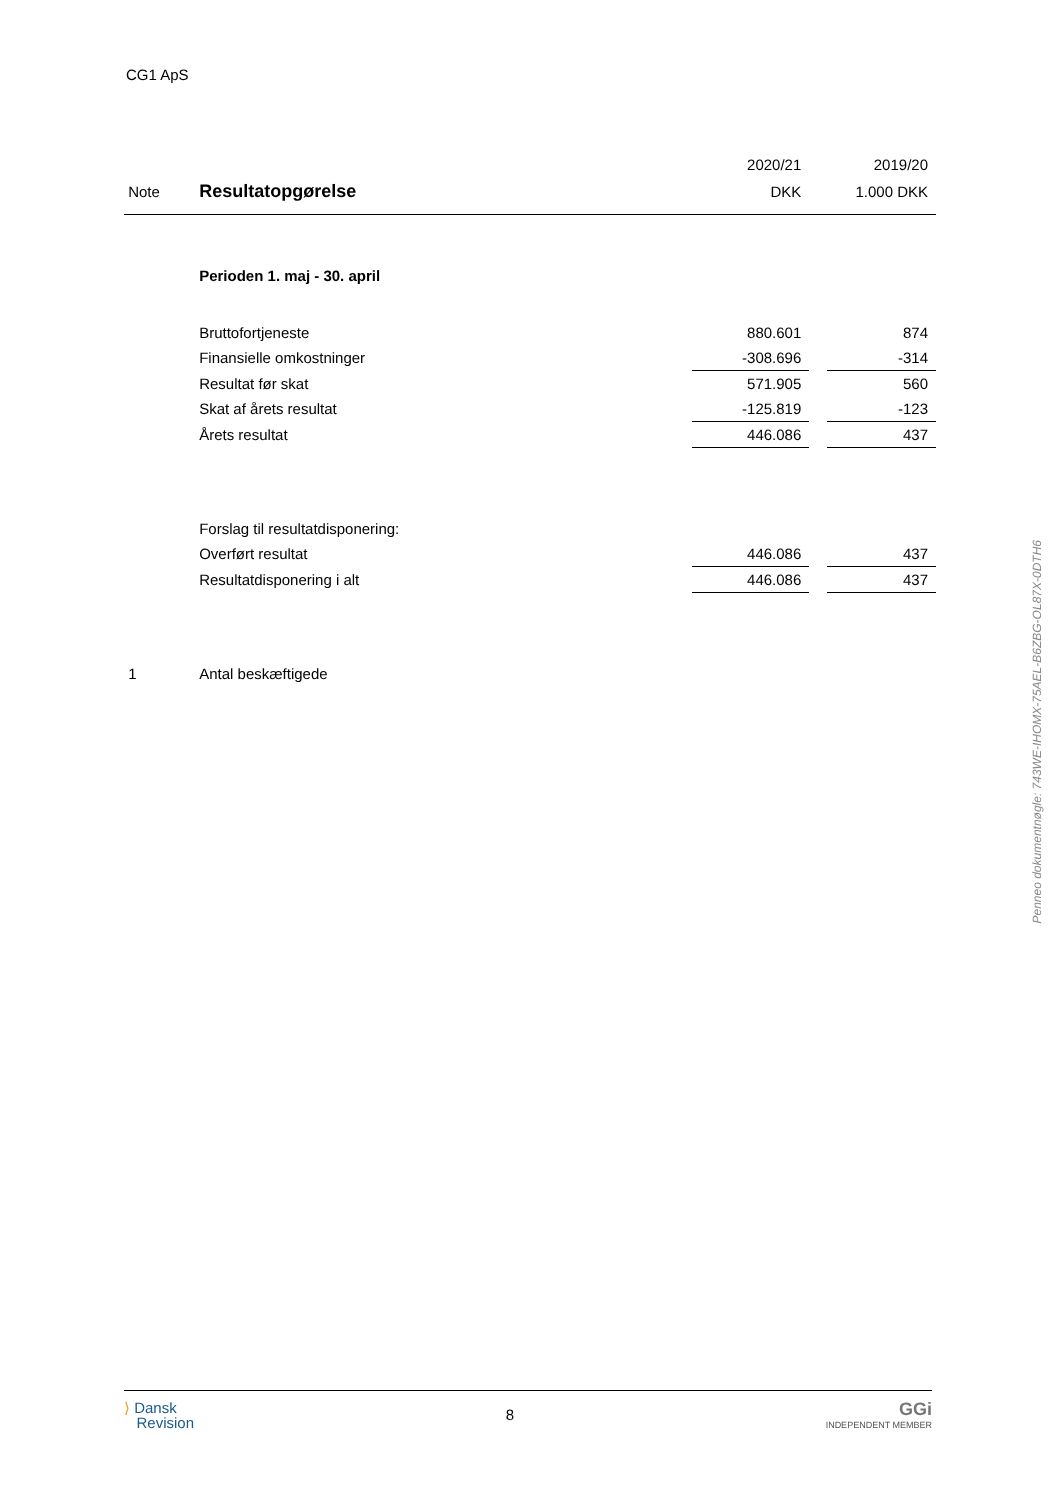CG1 ApS
| | | 2020/21 | | 2019/20 |
| --- | --- | --- | --- | --- |
| Note | Resultatopgørelse | DKK | | 1.000 DKK |
| | Perioden 1. maj - 30. april | | | |
| | Bruttofortjeneste | 880.601 | | 874 |
| | Finansielle omkostninger | -308.696 | | -314 |
| | Resultat før skat | 571.905 | | 560 |
| | Skat af årets resultat | -125.819 | | -123 |
| | Årets resultat | 446.086 | | 437 |
| | Forslag til resultatdisponering: | | | |
| | Overført resultat | 446.086 | | 437 |
| | Resultatdisponering i alt | 446.086 | | 437 |
| 1 | Antal beskæftigede | | | |
Penneo dokumentnøgle: 743WE-IHOMX-75AEL-B6ZBG-OL87X-0DTH6
⟩ Dansk
Revision
8
GGi
INDEPENDENT MEMBER